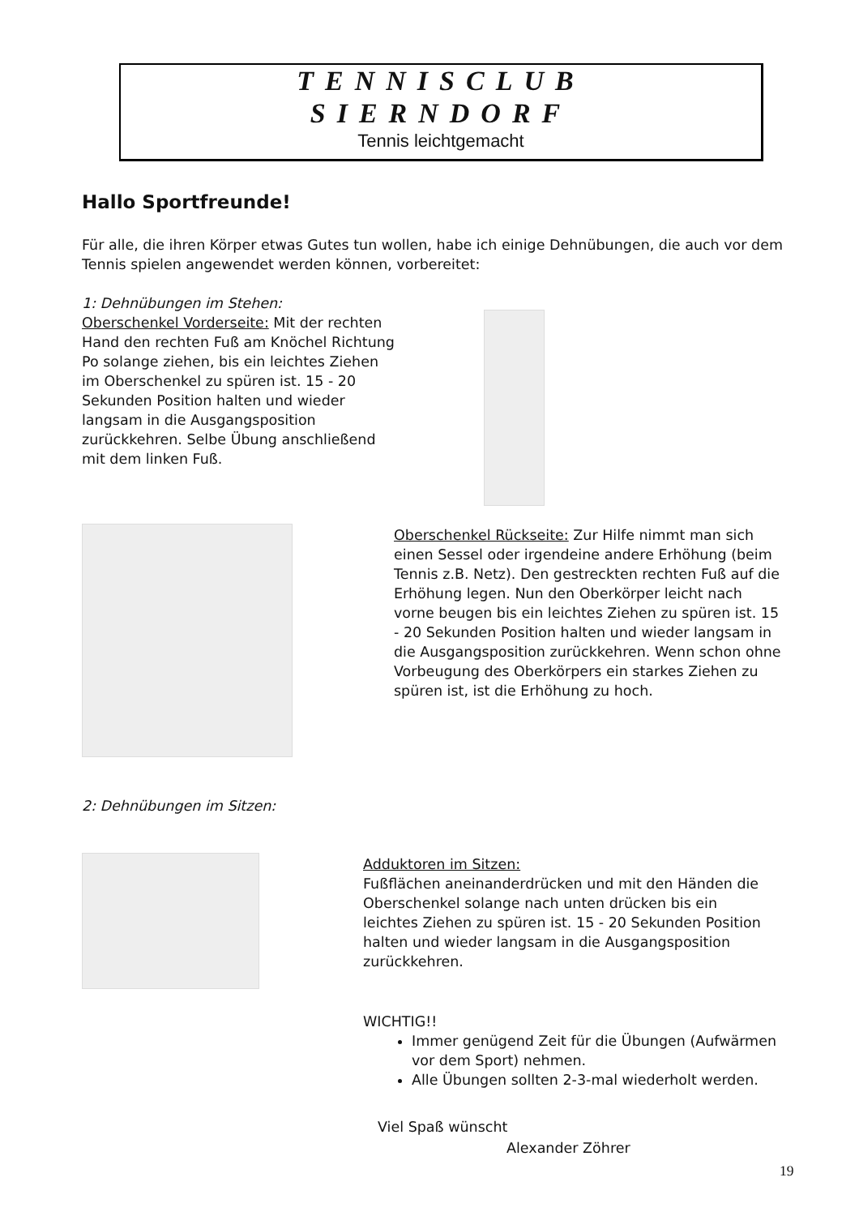TENNISCLUB
SIERNDORF
Tennis leichtgemacht
Hallo Sportfreunde!
Für alle, die ihren Körper etwas Gutes tun wollen, habe ich einige Dehnübungen, die auch vor dem Tennis spielen angewendet werden können, vorbereitet:
1: Dehnübungen im Stehen:
Oberschenkel Vorderseite: Mit der rechten Hand den rechten Fuß am Knöchel Richtung Po solange ziehen, bis ein leichtes Ziehen im Oberschenkel zu spüren ist. 15 - 20 Sekunden Position halten und wieder langsam in die Ausgangsposition zurückkehren. Selbe Übung anschließend mit dem linken Fuß.
Oberschenkel Rückseite: Zur Hilfe nimmt man sich einen Sessel oder irgendeine andere Erhöhung (beim Tennis z.B. Netz). Den gestreckten rechten Fuß auf die Erhöhung legen. Nun den Oberkörper leicht nach vorne beugen bis ein leichtes Ziehen zu spüren ist. 15 - 20 Sekunden Position halten und wieder langsam in die Ausgangsposition zurückkehren. Wenn schon ohne Vorbeugung des Oberkörpers ein starkes Ziehen zu spüren ist, ist die Erhöhung zu hoch.
2: Dehnübungen im Sitzen:
Adduktoren im Sitzen:
Fußflächen aneinanderdrücken und mit den Händen die Oberschenkel solange nach unten drücken bis ein leichtes Ziehen zu spüren ist. 15 - 20 Sekunden Position halten und wieder langsam in die Ausgangsposition zurückkehren.
WICHTIG!!
Immer genügend Zeit für die Übungen (Aufwärmen vor dem Sport) nehmen.
Alle Übungen sollten 2-3-mal wiederholt werden.
Viel Spaß wünscht
Alexander Zöhrer
19